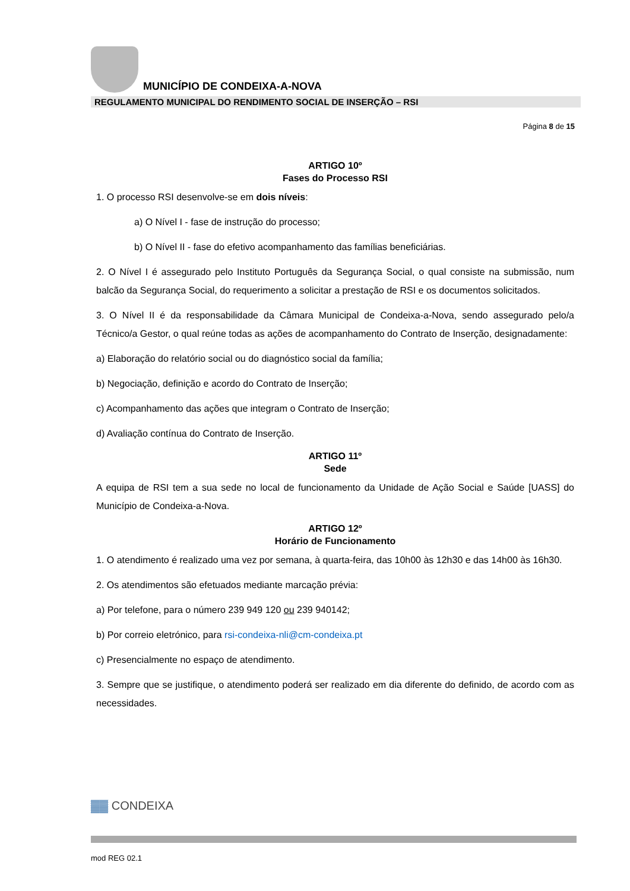MUNICÍPIO DE CONDEIXA-A-NOVA
REGULAMENTO MUNICIPAL DO RENDIMENTO SOCIAL DE INSERÇÃO – RSI
Página 8 de 15
ARTIGO 10º
Fases do Processo RSI
1. O processo RSI desenvolve-se em dois níveis:
a) O Nível I - fase de instrução do processo;
b) O Nível II - fase do efetivo acompanhamento das famílias beneficiárias.
2. O Nível I é assegurado pelo Instituto Português da Segurança Social, o qual consiste na submissão, num balcão da Segurança Social, do requerimento a solicitar a prestação de RSI e os documentos solicitados.
3. O Nível II é da responsabilidade da Câmara Municipal de Condeixa-a-Nova, sendo assegurado pelo/a Técnico/a Gestor, o qual reúne todas as ações de acompanhamento do Contrato de Inserção, designadamente:
a) Elaboração do relatório social ou do diagnóstico social da família;
b) Negociação, definição e acordo do Contrato de Inserção;
c) Acompanhamento das ações que integram o Contrato de Inserção;
d) Avaliação contínua do Contrato de Inserção.
ARTIGO 11º
Sede
A equipa de RSI tem a sua sede no local de funcionamento da Unidade de Ação Social e Saúde [UASS] do Município de Condeixa-a-Nova.
ARTIGO 12º
Horário de Funcionamento
1. O atendimento é realizado uma vez por semana, à quarta-feira, das 10h00 às 12h30 e das 14h00 às 16h30.
2. Os atendimentos são efetuados mediante marcação prévia:
a) Por telefone, para o número 239 949 120 ou 239 940142;
b) Por correio eletrónico, para rsi-condeixa-nli@cm-condeixa.pt
c) Presencialmente no espaço de atendimento.
3. Sempre que se justifique, o atendimento poderá ser realizado em dia diferente do definido, de acordo com as necessidades.
▓▓ CONDEIXA
mod REG 02.1